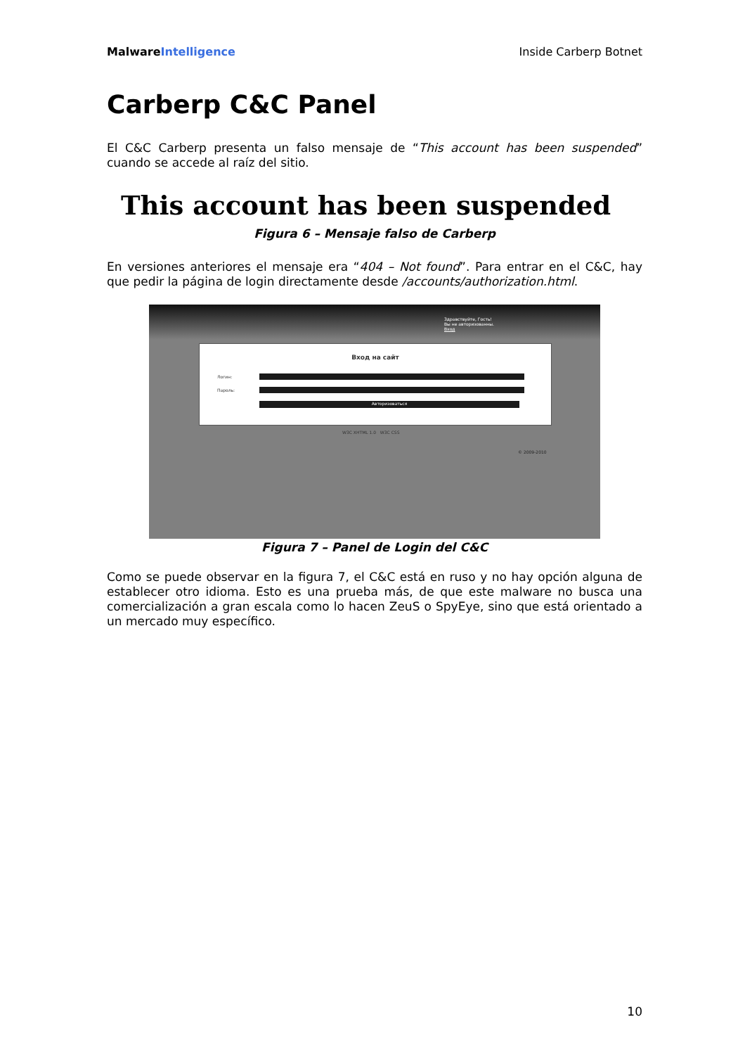MalwareIntelligence Inside Carberp Botnet
Carberp C&C Panel
El C&C Carberp presenta un falso mensaje de “This account has been suspended” cuando se accede al raíz del sitio.
This account has been suspended
Figura 6 – Mensaje falso de Carberp
En versiones anteriores el mensaje era “404 – Not found”. Para entrar en el C&C, hay que pedir la página de login directamente desde /accounts/authorization.html.
Здравствуйте, Гость!
Вы не авторизованны.
Вход
Вход на сайт
Логин:
Пароль:
Авторизоваться
W3C XHTML 1.0 W3C CSS
© 2009-2010
Figura 7 – Panel de Login del C&C
Como se puede observar en la figura 7, el C&C está en ruso y no hay opción alguna de establecer otro idioma. Esto es una prueba más, de que este malware no busca una comercialización a gran escala como lo hacen ZeuS o SpyEye, sino que está orientado a un mercado muy específico.
10